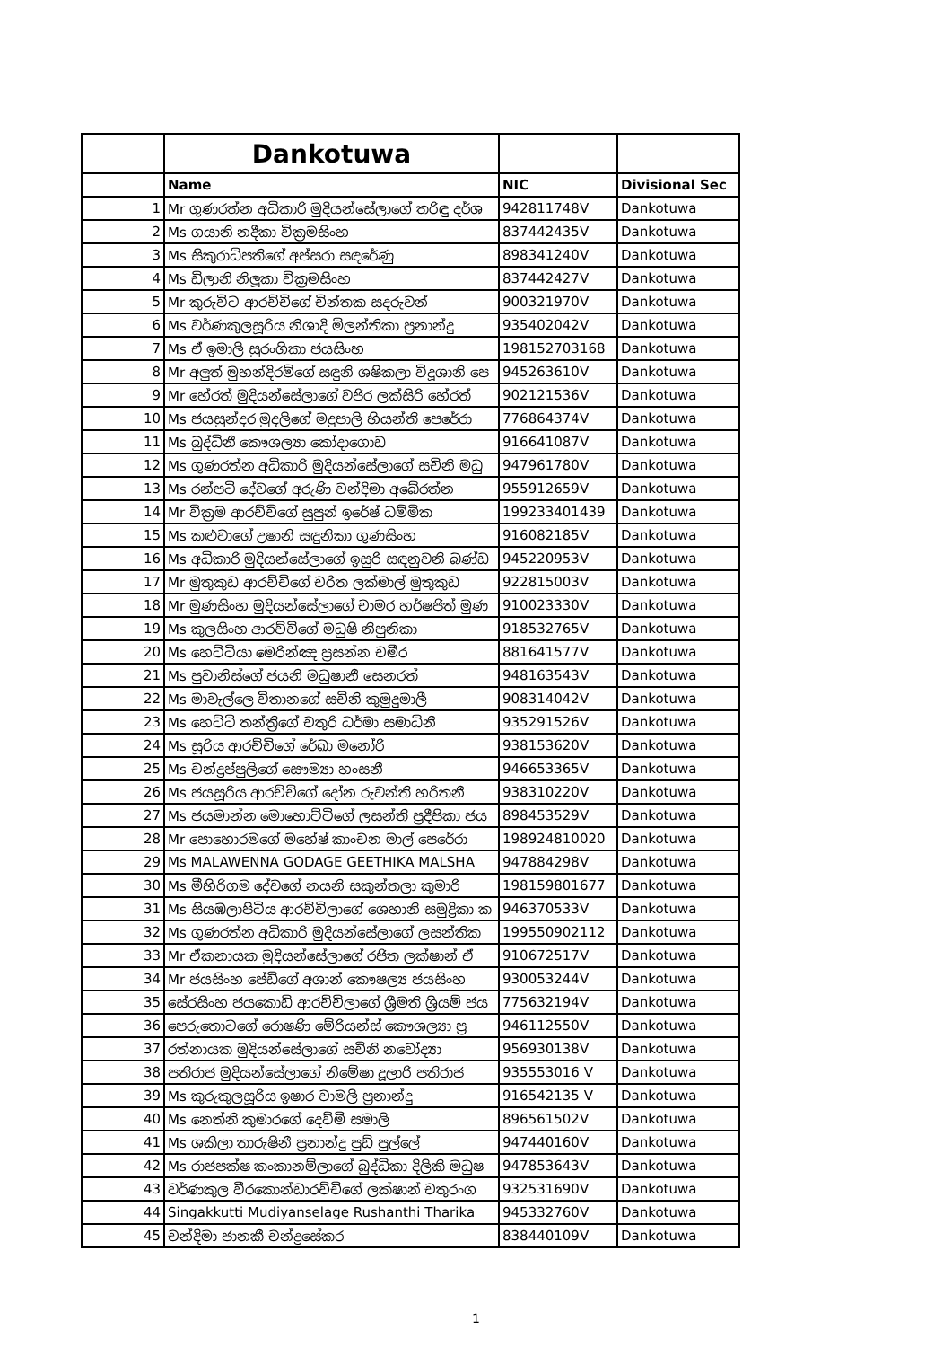| | Dankotuwa | | |
| | Name | NIC | Divisional Sec |
| 1 | Mr ගුණරත්න අධිකාරි මුදියන්සේලාගේ තරිඳු දර්ශ | 942811748V | Dankotuwa |
| 2 | Ms ගයානි නදීකා වික්‍රමසිංහ | 837442435V | Dankotuwa |
| 3 | Ms සිකුරාධිපතිගේ අප්සරා සඳරේණු | 898341240V | Dankotuwa |
| 4 | Ms ඩිලානි නිලූකා වික්‍රමසිංහ | 837442427V | Dankotuwa |
| 5 | Mr කුරුවිට ආරච්චිගේ චින්තක සදරුවන් | 900321970V | Dankotuwa |
| 6 | Ms වර්ණකුලසූරිය නිශාදි මිලන්තිකා ප්‍රනාන්දු | 935402042V | Dankotuwa |
| 7 | Ms ඒ ඉමාලි සුරංගිකා ජයසිංහ | 198152703168 | Dankotuwa |
| 8 | Mr අලුත් මුහන්දිරම්ගේ සඳුනි ශෂිකලා විදූශානි පෙ | 945263610V | Dankotuwa |
| 9 | Mr හේරත් මුදියන්සේලාගේ වජිර ලක්සිරි හේරත් | 902121536V | Dankotuwa |
| 10 | Ms ජයසුන්දර මුදලිගේ මදුපාලි හියන්ති පෙරේරා | 776864374V | Dankotuwa |
| 11 | Ms බුද්ධිනී කෞශල්‍යා කෝදාගොඩ | 916641087V | Dankotuwa |
| 12 | Ms ගුණරත්න අධිකාරි මුදියන්සේලාගේ සචිනි මධු | 947961780V | Dankotuwa |
| 13 | Ms රන්පටි දේවගේ අරුණි චන්දිමා අබේරත්න | 955912659V | Dankotuwa |
| 14 | Mr වික්‍රම ආරච්චිගේ සුපුන් ඉරේෂ් ධම්මික | 199233401439 | Dankotuwa |
| 15 | Ms කළුවාගේ උෂානි සඳුනිකා ගුණසිංහ | 916082185V | Dankotuwa |
| 16 | Ms අධිකාරි මුදියන්සේලාගේ ඉසුරි සඳනුවනි බණ්ඩ | 945220953V | Dankotuwa |
| 17 | Mr මුතුකුඩ ආරච්චිගේ චරිත ලක්මාල් මුතුකුඩ | 922815003V | Dankotuwa |
| 18 | Mr මුණසිංහ මුදියන්සේලාගේ චාමර හර්ෂජිත් මුණ | 910023330V | Dankotuwa |
| 19 | Ms කුලසිංහ ආරච්චිගේ මධුෂි නිපුනිකා | 918532765V | Dankotuwa |
| 20 | Ms හෙට්ටියා මෙරින්ඤ ප්‍රසන්න චමීර | 881641577V | Dankotuwa |
| 21 | Ms පුවානිස්ගේ ජයනි මධුෂානී සෙනරත් | 948163543V | Dankotuwa |
| 22 | Ms මාවැල්ලෙ විතානගේ සචිනි කුමුදුමාලී | 908314042V | Dankotuwa |
| 23 | Ms හෙට්ටි තන්ත්‍රිගේ චතුරි ධර්මා සමාධිනී | 935291526V | Dankotuwa |
| 24 | Ms සූරිය ආරච්චිගේ රේඛා මනෝරි | 938153620V | Dankotuwa |
| 25 | Ms චන්ද්‍රප්පුලිගේ සෞම්‍යා හංසනී | 946653365V | Dankotuwa |
| 26 | Ms ජයසූරිය ආරච්චිගේ දෝන රුවන්ති හරිතනී | 938310220V | Dankotuwa |
| 27 | Ms ජයමාන්න මොහොට්ටිගේ ලසන්ති ප්‍රදීපිකා ජය | 898453529V | Dankotuwa |
| 28 | Mr පොහොරමගේ මහේෂ් කාංචන මාල් පෙරේරා | 198924810020 | Dankotuwa |
| 29 | Ms MALAWENNA GODAGE GEETHIKA MALSHA | 947884298V | Dankotuwa |
| 30 | Ms මීහිරිගම දේවගේ නයනි සකුන්තලා කුමාරි | 198159801677 | Dankotuwa |
| 31 | Ms සියඹලාපිටිය ආරච්චිලාගේ ශෙහානි සමුද්‍රිකා ක | 946370533V | Dankotuwa |
| 32 | Ms ගුණරත්න අධිකාරි මුදියන්සේලාගේ ලසන්තික | 199550902112 | Dankotuwa |
| 33 | Mr ඒකනායක මුදියන්සේලාගේ රජිත ලක්ෂාන් ඒ | 910672517V | Dankotuwa |
| 34 | Mr ජයසිංහ පේඩිගේ අශාන් කෞෂල්‍ය ජයසිංහ | 930053244V | Dankotuwa |
| 35 | සේරසිංහ ජයකොඩි ආරච්චිලාගේ ශ්‍රීමති ශ්‍රියම් ජය | 775632194V | Dankotuwa |
| 36 | පෙරුතොටගේ රොෂණි මේරියන්ස් කෞශල්‍යා ප්‍ර | 946112550V | Dankotuwa |
| 37 | රත්නායක මුදියන්සේලාගේ සචිනි නවෝද්‍යා | 956930138V | Dankotuwa |
| 38 | පතිරාජ මුදියන්සේලාගේ නිමේෂා දූලාරි පතිරාජ | 935553016 V | Dankotuwa |
| 39 | Ms කුරුකුලසූරිය ඉෂාර චාමලි ප්‍රනාන්දු | 916542135 V | Dankotuwa |
| 40 | Ms නෙත්නි කුමාරගේ දෙව්මි සමාලි | 896561502V | Dankotuwa |
| 41 | Ms ශකිලා තාරුෂිනී ප්‍රනාන්දු පුඩ් පුල්ලේ | 947440160V | Dankotuwa |
| 42 | Ms රාජපක්ෂ කංකානම්ලාගේ බුද්ධිකා දිලිකි මධුෂ | 947853643V | Dankotuwa |
| 43 | වර්ණකුල වීරකොන්ඩාරච්චිගේ ලක්ෂාන් චතුරංග | 932531690V | Dankotuwa |
| 44 | Singakkutti Mudiyanselage Rushanthi Tharika | 945332760V | Dankotuwa |
| 45 | චන්දිමා ජානකී චන්ද්‍රසේකර | 838440109V | Dankotuwa |
1